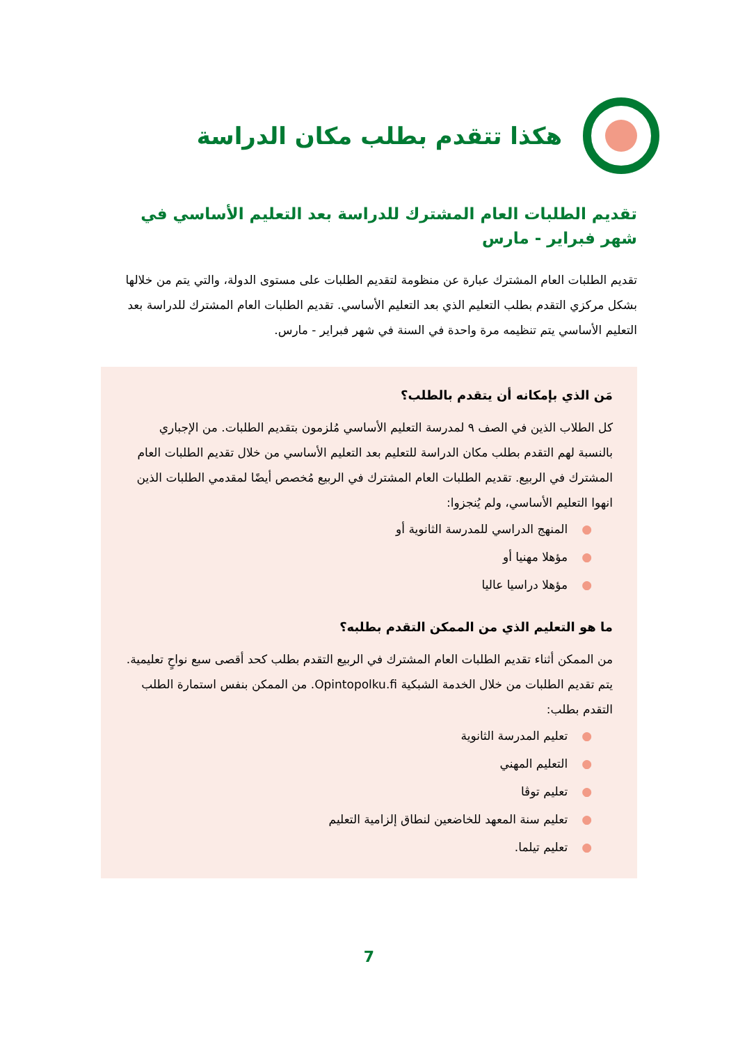هكذا تتقدم بطلب مكان الدراسة
تقديم الطلبات العام المشترك للدراسة بعد التعليم الأساسي في شهر فبراير - مارس
تقديم الطلبات العام المشترك عبارة عن منظومة لتقديم الطلبات على مستوى الدولة، والتي يتم من خلالها بشكل مركزي التقدم بطلب التعليم الذي بعد التعليم الأساسي. تقديم الطلبات العام المشترك للدراسة بعد التعليم الأساسي يتم تنظيمه مرة واحدة في السنة في شهر فبراير - مارس.
مَن الذي بإمكانه أن يتقدم بالطلب؟
كل الطلاب الذين في الصف ٩ لمدرسة التعليم الأساسي مُلزمون بتقديم الطلبات. من الإجباري بالنسبة لهم التقدم بطلب مكان الدراسة للتعليم بعد التعليم الأساسي من خلال تقديم الطلبات العام المشترك في الربيع. تقديم الطلبات العام المشترك في الربيع مُخصص أيضًا لمقدمي الطلبات الذين انهوا التعليم الأساسي، ولم يُنجزوا:
●المنهج الدراسي للمدرسة الثانوية أو
●مؤهلا مهنيا أو
●مؤهلا دراسيا عاليا
ما هو التعليم الذي من الممكن التقدم بطلبه؟
من الممكن أثناء تقديم الطلبات العام المشترك في الربيع التقدم بطلب كحد أقصى سبع نواحٍ تعليمية. يتم تقديم الطلبات من خلال الخدمة الشبكية Opintopolku.fi. من الممكن بنفس استمارة الطلب التقدم بطلب:
●تعليم المدرسة الثانوية
●التعليم المهني
●تعليم توڤا
●تعليم سنة المعهد للخاضعين لنطاق إلزامية التعليم
●تعليم تيلما.
7